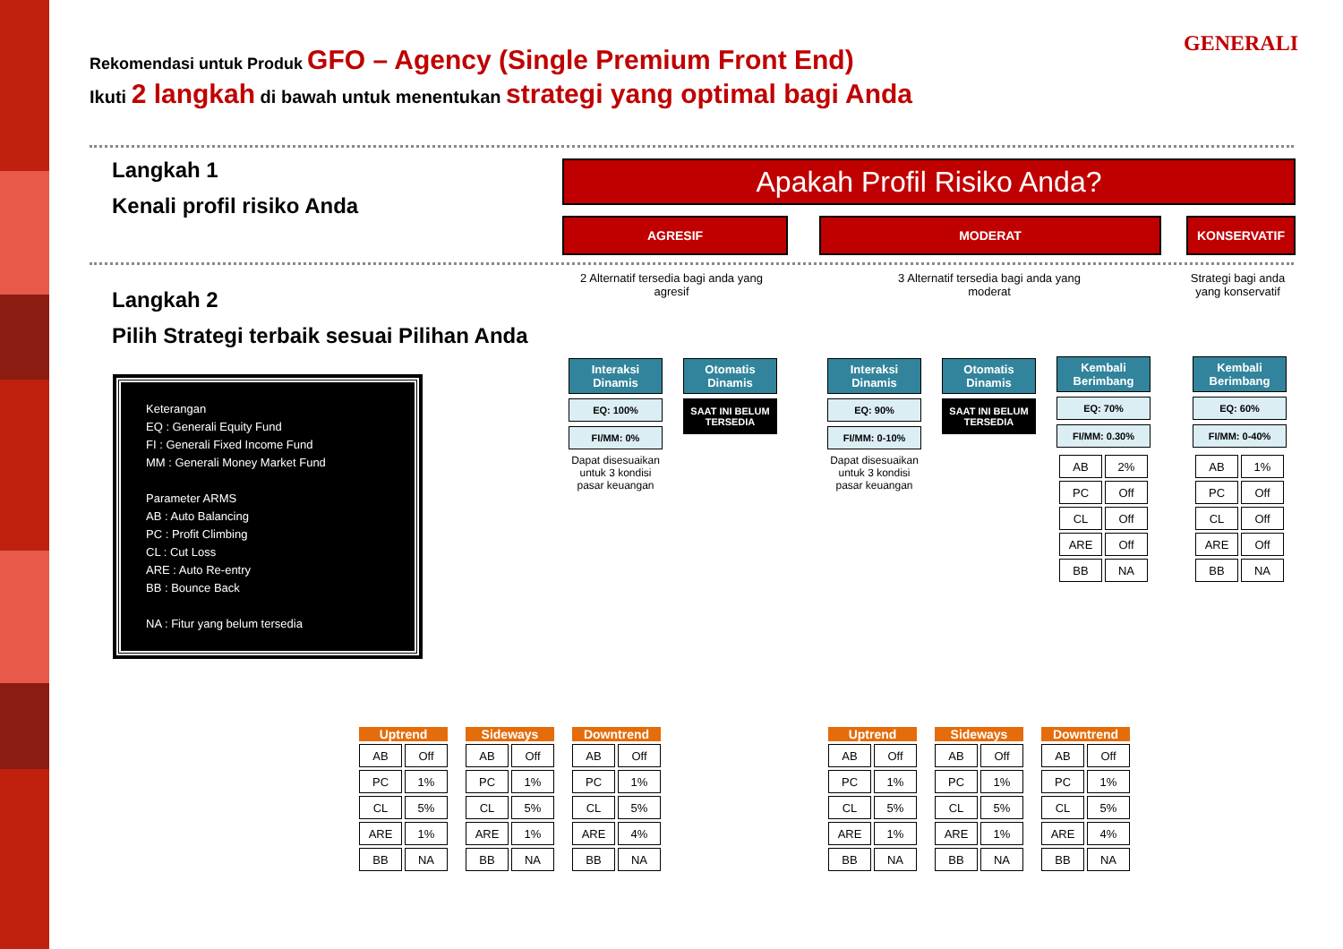Rekomendasi untuk Produk GFO – Agency (Single Premium Front End)
Ikuti 2 langkah di bawah untuk menentukan strategi yang optimal bagi Anda
GENERALI
Langkah 1
Kenali profil risiko Anda
Apakah Profil Risiko Anda?
AGRESIF MODERAT KONSERVATIF
Langkah 2
Pilih Strategi terbaik sesuai Pilihan Anda
Keterangan
EQ : Generali Equity Fund
FI : Generali Fixed Income Fund
MM : Generali Money Market Fund
Parameter ARMS
AB : Auto Balancing
PC : Profit Climbing
CL : Cut Loss
ARE : Auto Re-entry
BB : Bounce Back
NA : Fitur yang belum tersedia
2 Alternatif tersedia bagi anda yang agresif
3 Alternatif tersedia bagi anda yang moderat
Strategi bagi anda yang konservatif
Interaksi Dinamis
EQ: 100%
FI/MM: 0%
Dapat disesuaikan untuk 3 kondisi pasar keuangan
Otomatis Dinamis
SAAT INI BELUM TERSEDIA
Interaksi Dinamis
EQ: 90%
FI/MM: 0-10%
Dapat disesuaikan untuk 3 kondisi pasar keuangan
Otomatis Dinamis
SAAT INI BELUM TERSEDIA
Kembali Berimbang
EQ: 70%
FI/MM: 0.30%
| AB | 2% |
| PC | Off |
| CL | Off |
| ARE | Off |
| BB | NA |
Kembali Berimbang
EQ: 60%
FI/MM: 0-40%
| AB | 1% |
| PC | Off |
| CL | Off |
| ARE | Off |
| BB | NA |
Uptrend
| AB | Off |
| PC | 1% |
| CL | 5% |
| ARE | 1% |
| BB | NA |
Sideways
| AB | Off |
| PC | 1% |
| CL | 5% |
| ARE | 1% |
| BB | NA |
Downtrend
| AB | Off |
| PC | 1% |
| CL | 5% |
| ARE | 4% |
| BB | NA |
Uptrend
| AB | Off |
| PC | 1% |
| CL | 5% |
| ARE | 1% |
| BB | NA |
Sideways
| AB | Off |
| PC | 1% |
| CL | 5% |
| ARE | 1% |
| BB | NA |
Downtrend
| AB | Off |
| PC | 1% |
| CL | 5% |
| ARE | 4% |
| BB | NA |